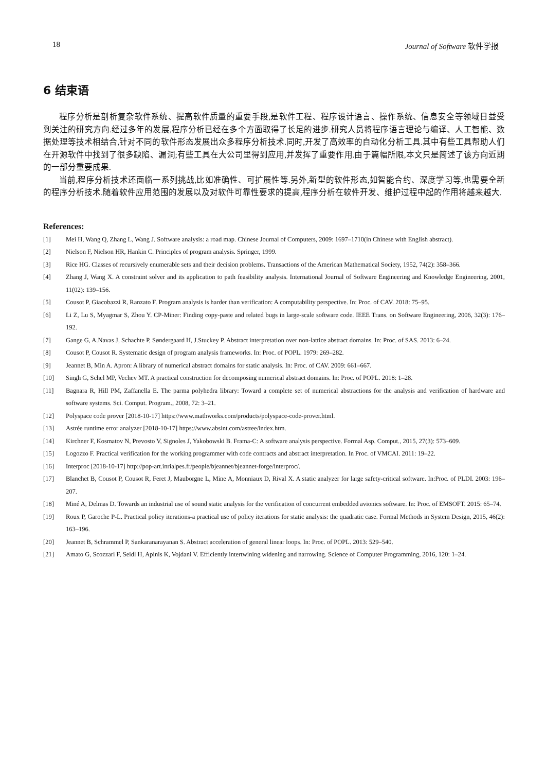18 Journal of Software 软件学报
6 结束语
程序分析是剖析复杂软件系统、提高软件质量的重要手段,是软件工程、程序设计语言、操作系统、信息安全等领域日益受到关注的研究方向.经过多年的发展,程序分析已经在多个方面取得了长足的进步.研究人员将程序语言理论与编译、人工智能、数据处理等技术相结合,针对不同的软件形态发展出众多程序分析技术.同时,开发了高效率的自动化分析工具.其中有些工具帮助人们在开源软件中找到了很多缺陷、漏洞;有些工具在大公司里得到应用,并发挥了重要作用.由于篇幅所限,本文只是简述了该方向近期的一部分重要成果.
当前,程序分析技术还面临一系列挑战,比如准确性、可扩展性等.另外,新型的软件形态,如智能合约、深度学习等,也需要全新的程序分析技术.随着软件应用范围的发展以及对软件可靠性要求的提高,程序分析在软件开发、维护过程中起的作用将越来越大.
References:
[1] Mei H, Wang Q, Zhang L, Wang J. Software analysis: a road map. Chinese Journal of Computers, 2009: 1697–1710(in Chinese with English abstract).
[2] Nielson F, Nielson HR, Hankin C. Principles of program analysis. Springer, 1999.
[3] Rice HG. Classes of recursively enumerable sets and their decision problems. Transactions of the American Mathematical Society, 1952, 74(2): 358–366.
[4] Zhang J, Wang X. A constraint solver and its application to path feasibility analysis. International Journal of Software Engineering and Knowledge Engineering, 2001, 11(02): 139–156.
[5] Cousot P, Giacobazzi R, Ranzato F. Program analysis is harder than verification: A computability perspective. In: Proc. of CAV. 2018: 75–95.
[6] Li Z, Lu S, Myagmar S, Zhou Y. CP-Miner: Finding copy-paste and related bugs in large-scale software code. IEEE Trans. on Software Engineering, 2006, 32(3): 176–192.
[7] Gange G, A.Navas J, Schachte P, Søndergaard H, J.Stuckey P. Abstract interpretation over non-lattice abstract domains. In: Proc. of SAS. 2013: 6–24.
[8] Cousot P, Cousot R. Systematic design of program analysis frameworks. In: Proc. of POPL. 1979: 269–282.
[9] Jeannet B, Min A. Apron: A library of numerical abstract domains for static analysis. In: Proc. of CAV. 2009: 661–667.
[10] Singh G, Schel MP, Vechev MT. A practical construction for decomposing numerical abstract domains. In: Proc. of POPL. 2018: 1–28.
[11] Bagnara R, Hill PM, Zaffanella E. The parma polyhedra library: Toward a complete set of numerical abstractions for the analysis and verification of hardware and software systems. Sci. Comput. Program., 2008, 72: 3–21.
[12] Polyspace code prover [2018-10-17] https://www.mathworks.com/products/polyspace-code-prover.html.
[13] Astrée runtime error analyzer [2018-10-17] https://www.absint.com/astree/index.htm.
[14] Kirchner F, Kosmatov N, Prevosto V, Signoles J, Yakobowski B. Frama-C: A software analysis perspective. Formal Asp. Comput., 2015, 27(3): 573–609.
[15] Logozzo F. Practical verification for the working programmer with code contracts and abstract interpretation. In Proc. of VMCAI. 2011: 19–22.
[16] Interproc [2018-10-17] http://pop-art.inrialpes.fr/people/bjeannet/bjeannet-forge/interproc/.
[17] Blanchet B, Cousot P, Cousot R, Feret J, Mauborgne L, Mine A, Monniaux D, Rival X. A static analyzer for large safety-critical software. In:Proc. of PLDI. 2003: 196–207.
[18] Miné A, Delmas D. Towards an industrial use of sound static analysis for the verification of concurrent embedded avionics software. In: Proc. of EMSOFT. 2015: 65–74.
[19] Roux P, Garoche P-L. Practical policy iterations-a practical use of policy iterations for static analysis: the quadratic case. Formal Methods in System Design, 2015, 46(2): 163–196.
[20] Jeannet B, Schrammel P, Sankaranarayanan S. Abstract acceleration of general linear loops. In: Proc. of POPL. 2013: 529–540.
[21] Amato G, Scozzari F, Seidl H, Apinis K, Vojdani V. Efficiently intertwining widening and narrowing. Science of Computer Programming, 2016, 120: 1–24.